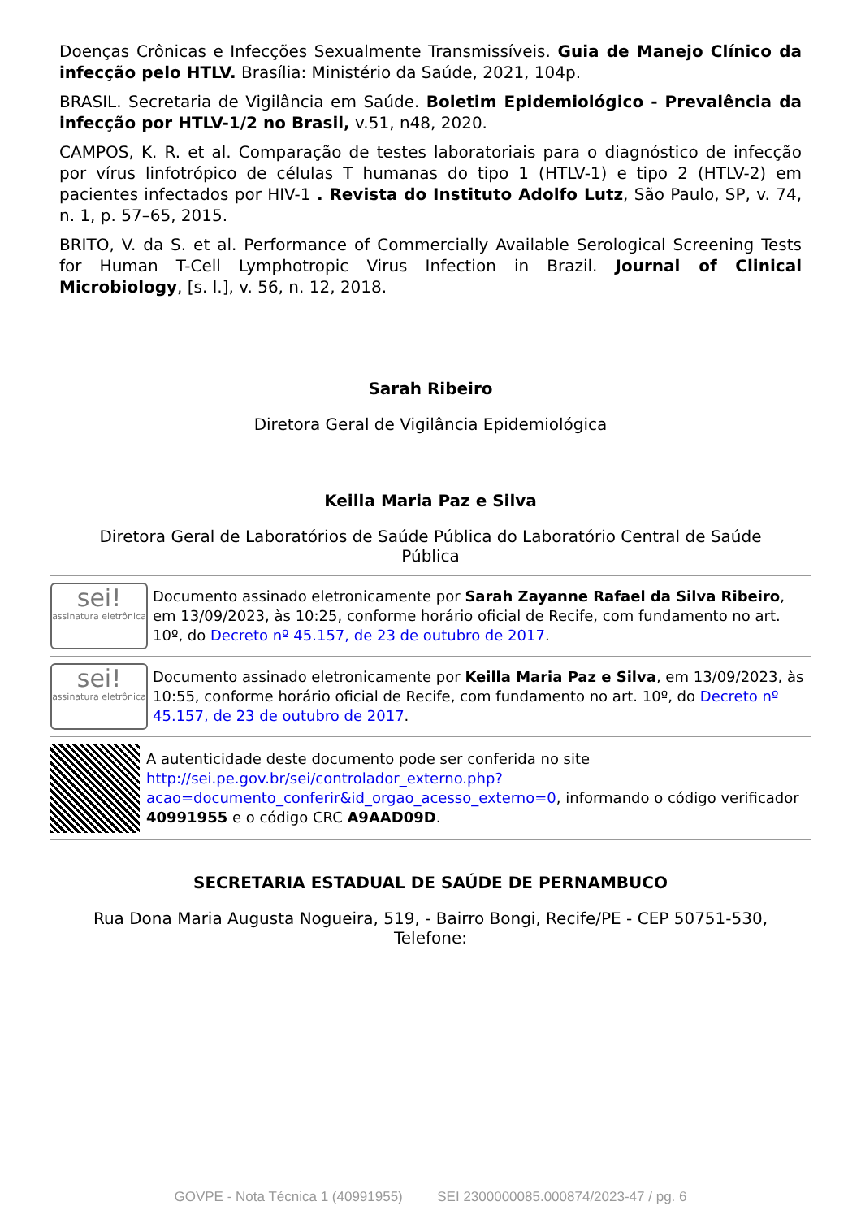Doenças Crônicas e Infecções Sexualmente Transmissíveis. Guia de Manejo Clínico da infecção pelo HTLV. Brasília: Ministério da Saúde, 2021, 104p.
BRASIL. Secretaria de Vigilância em Saúde. Boletim Epidemiológico - Prevalência da infecção por HTLV-1/2 no Brasil, v.51, n48, 2020.
CAMPOS, K. R. et al. Comparação de testes laboratoriais para o diagnóstico de infecção por vírus linfotrópico de células T humanas do tipo 1 (HTLV-1) e tipo 2 (HTLV-2) em pacientes infectados por HIV-1 . Revista do Instituto Adolfo Lutz, São Paulo, SP, v. 74, n. 1, p. 57–65, 2015.
BRITO, V. da S. et al. Performance of Commercially Available Serological Screening Tests for Human T-Cell Lymphotropic Virus Infection in Brazil. Journal of Clinical Microbiology, [s. l.], v. 56, n. 12, 2018.
Sarah Ribeiro
Diretora Geral de Vigilância Epidemiológica
Keilla Maria Paz e Silva
Diretora Geral de Laboratórios de Saúde Pública do Laboratório Central de Saúde Pública
sei!
assinatura eletrônica
Documento assinado eletronicamente por Sarah Zayanne Rafael da Silva Ribeiro, em 13/09/2023, às 10:25, conforme horário oficial de Recife, com fundamento no art. 10º, do Decreto nº 45.157, de 23 de outubro de 2017.
sei!
assinatura eletrônica
Documento assinado eletronicamente por Keilla Maria Paz e Silva, em 13/09/2023, às 10:55, conforme horário oficial de Recife, com fundamento no art. 10º, do Decreto nº 45.157, de 23 de outubro de 2017.
A autenticidade deste documento pode ser conferida no site http://sei.pe.gov.br/sei/controlador_externo.php?acao=documento_conferir&id_orgao_acesso_externo=0, informando o código verificador 40991955 e o código CRC A9AAD09D.
SECRETARIA ESTADUAL DE SAÚDE DE PERNAMBUCO
Rua Dona Maria Augusta Nogueira, 519, - Bairro Bongi, Recife/PE - CEP 50751-530, Telefone:
GOVPE - Nota Técnica 1 (40991955) SEI 2300000085.000874/2023-47 / pg. 6